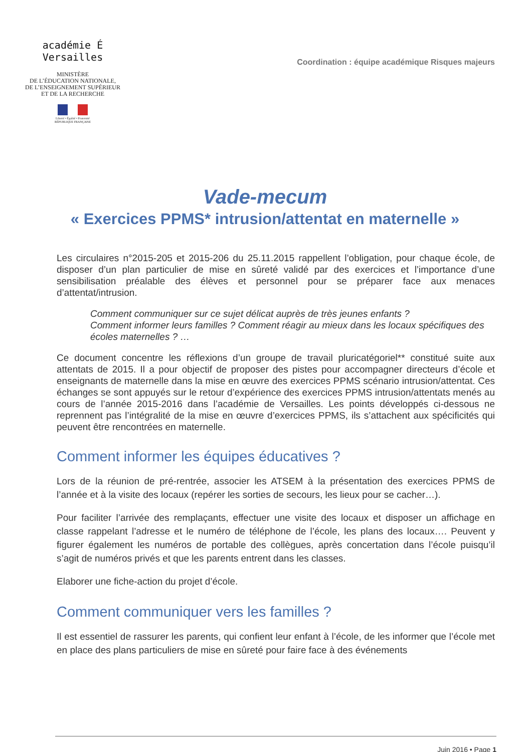académie É
Versailles
MINISTÈRE
DE L’ÉDUCATION NATIONALE,
DE L’ENSEIGNEMENT SUPÉRIEUR
ET DE LA RECHERCHE
Liberté • Égalité • Fraternité
RÉPUBLIQUE FRANÇAISE
Coordination : équipe académique Risques majeurs
Vade-mecum
« Exercices PPMS* intrusion/attentat en maternelle »
Les circulaires n°2015-205 et 2015-206 du 25.11.2015 rappellent l’obligation, pour chaque école, de disposer d’un plan particulier de mise en sûreté validé par des exercices et l’importance d’une sensibilisation préalable des élèves et personnel pour se préparer face aux menaces d’attentat/intrusion.
Comment communiquer sur ce sujet délicat auprès de très jeunes enfants ?
Comment informer leurs familles ? Comment réagir au mieux dans les locaux spécifiques des écoles maternelles ? …
Ce document concentre les réflexions d’un groupe de travail pluricatégoriel** constitué suite aux attentats de 2015. Il a pour objectif de proposer des pistes pour accompagner directeurs d’école et enseignants de maternelle dans la mise en œuvre des exercices PPMS scénario intrusion/attentat. Ces échanges se sont appuyés sur le retour d’expérience des exercices PPMS intrusion/attentats menés au cours de l’année 2015-2016 dans l’académie de Versailles. Les points développés ci-dessous ne reprennent pas l’intégralité de la mise en œuvre d’exercices PPMS, ils s’attachent aux spécificités qui peuvent être rencontrées en maternelle.
Comment informer les équipes éducatives ?
Lors de la réunion de pré-rentrée, associer les ATSEM à la présentation des exercices PPMS de l’année et à la visite des locaux (repérer les sorties de secours, les lieux pour se cacher…).
Pour faciliter l’arrivée des remplaçants, effectuer une visite des locaux et disposer un affichage en classe rappelant l’adresse et le numéro de téléphone de l’école, les plans des locaux…. Peuvent y figurer également les numéros de portable des collègues, après concertation dans l’école puisqu’il s’agit de numéros privés et que les parents entrent dans les classes.
Elaborer une fiche-action du projet d’école.
Comment communiquer vers les familles ?
Il est essentiel de rassurer les parents, qui confient leur enfant à l’école, de les informer que l’école met en place des plans particuliers de mise en sûreté pour faire face à des événements
Juin 2016 • Page 1